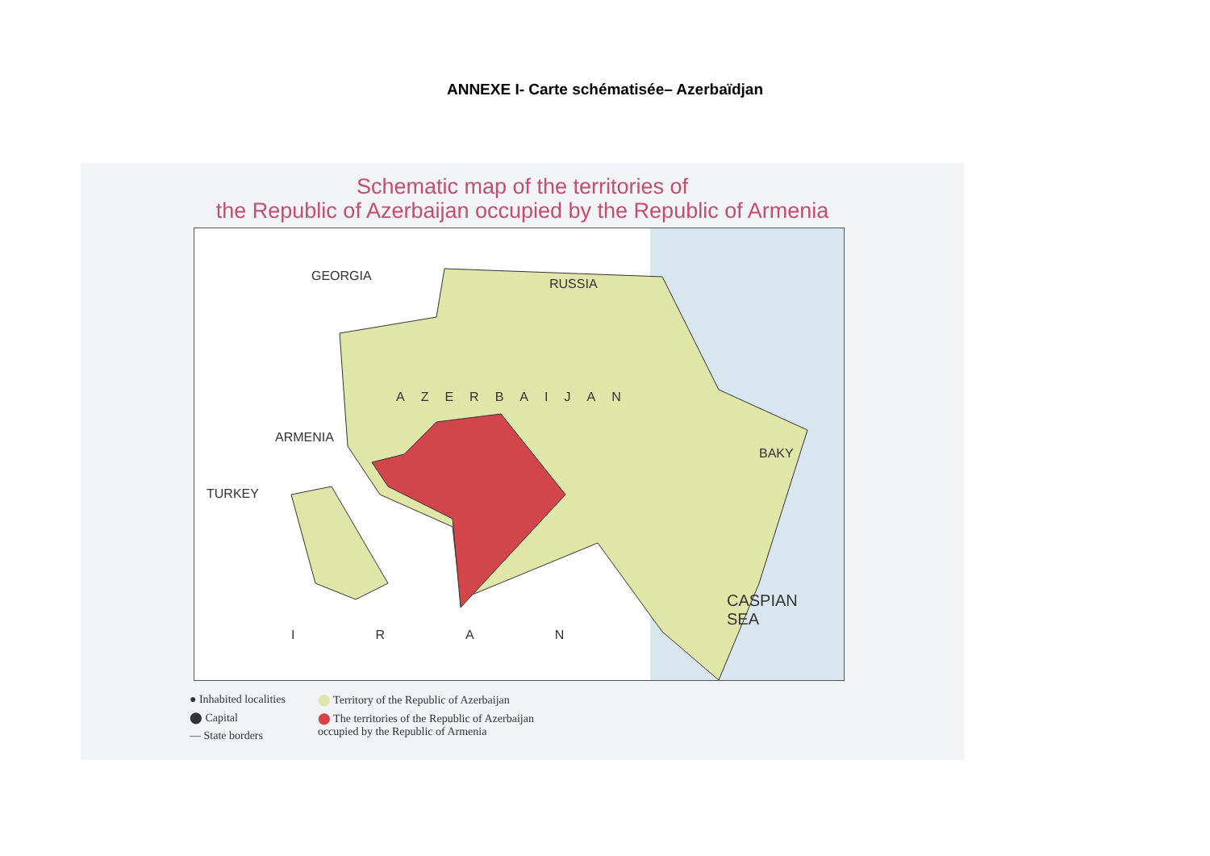ANNEXE I- Carte schématisée– Azerbaïdjan
Schematic map of the territories of
the Republic of Azerbaijan occupied by the Republic of Armenia
GEORGIA
RUSSIA
AZERBAIJAN
ARMENIA
TURKEY
BAKY
CASPIAN
SEA
IRAN
● Inhabited localities
⬤ Capital
— State borders
⬤ Territory of the Republic of Azerbaijan
⬤ The territories of the Republic of Azerbaijan
occupied by the Republic of Armenia